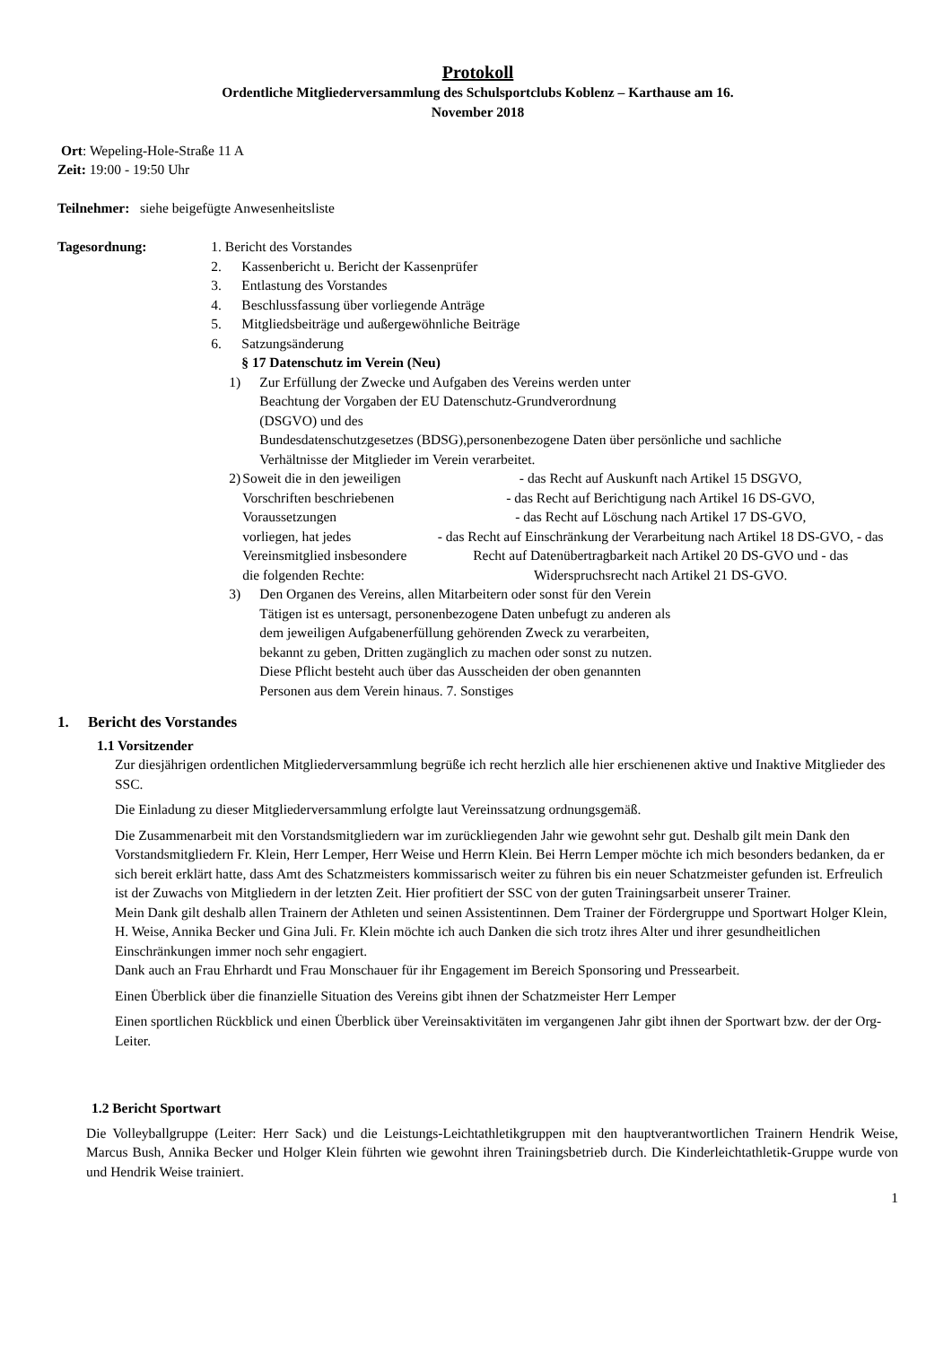Protokoll
Ordentliche Mitgliederversammlung des Schulsportclubs Koblenz – Karthause am 16.
November 2018
Ort: Wepeling-Hole-Straße 11 A
Zeit: 19:00 - 19:50 Uhr
Teilnehmer: siehe beigefügte Anwesenheitsliste
Tagesordnung: 1. Bericht des Vorstandes
2. Kassenbericht u. Bericht der Kassenprüfer
3. Entlastung des Vorstandes
4. Beschlussfassung über vorliegende Anträge
5. Mitgliedsbeiträge und außergewöhnliche Beiträge
6. Satzungsänderung
§ 17 Datenschutz im Verein (Neu)
1) Zur Erfüllung der Zwecke und Aufgaben des Vereins werden unter
Beachtung der Vorgaben der EU Datenschutz-Grundverordnung
(DSGVO) und des
Bundesdatenschutzgesetzes (BDSG),personenbezogene Daten über persönliche und sachliche
Verhältnisse der Mitglieder im Verein verarbeitet.
2) Soweit die in den jeweiligen Vorschriften beschriebenen Voraussetzungen
vorliegen, hat jedes Vereinsmitglied insbesondere die folgenden Rechte:
- das Recht auf Auskunft nach Artikel 15 DSGVO,
- das Recht auf Berichtigung nach Artikel 16 DS-GVO,
- das Recht auf Löschung nach Artikel 17 DS-GVO,
- das Recht auf Einschränkung der Verarbeitung nach Artikel 18 DS-GVO, - das Recht auf Datenübertragbarkeit nach Artikel 20 DS-GVO und - das Widerspruchsrecht nach Artikel 21 DS-GVO.
3) Den Organen des Vereins, allen Mitarbeitern oder sonst für den Verein
Tätigen ist es untersagt, personenbezogene Daten unbefugt zu anderen als
dem jeweiligen Aufgabenerfüllung gehörenden Zweck zu verarbeiten,
bekannt zu geben, Dritten zugänglich zu machen oder sonst zu nutzen.
Diese Pflicht besteht auch über das Ausscheiden der oben genannten
Personen aus dem Verein hinaus. 7. Sonstiges
1. Bericht des Vorstandes
1.1 Vorsitzender
Zur diesjährigen ordentlichen Mitgliederversammlung begrüße ich recht herzlich alle hier erschienenen aktive und Inaktive Mitglieder des SSC.
Die Einladung zu dieser Mitgliederversammlung erfolgte laut Vereinssatzung ordnungsgemäß.
Die Zusammenarbeit mit den Vorstandsmitgliedern war im zurückliegenden Jahr wie gewohnt sehr gut. Deshalb gilt mein Dank den Vorstandsmitgliedern Fr. Klein, Herr Lemper, Herr Weise und Herrn Klein. Bei Herrn Lemper möchte ich mich besonders bedanken, da er sich bereit erklärt hatte, dass Amt des Schatzmeisters kommissarisch weiter zu führen bis ein neuer Schatzmeister gefunden ist. Erfreulich ist der Zuwachs von Mitgliedern in der letzten Zeit. Hier profitiert der SSC von der guten Trainingsarbeit unserer Trainer.
Mein Dank gilt deshalb allen Trainern der Athleten und seinen Assistentinnen. Dem Trainer der Fördergruppe und Sportwart Holger Klein, H. Weise, Annika Becker und Gina Juli. Fr. Klein möchte ich auch Danken die sich trotz ihres Alter und ihrer gesundheitlichen Einschränkungen immer noch sehr engagiert.
Dank auch an Frau Ehrhardt und Frau Monschauer für ihr Engagement im Bereich Sponsoring und Pressearbeit.
Einen Überblick über die finanzielle Situation des Vereins gibt ihnen der Schatzmeister Herr Lemper
Einen sportlichen Rückblick und einen Überblick über Vereinsaktivitäten im vergangenen Jahr gibt ihnen der Sportwart bzw. der der Org-Leiter.
1.2 Bericht Sportwart
Die Volleyballgruppe (Leiter: Herr Sack) und die Leistungs-Leichtathletikgruppen mit den hauptverantwortlichen Trainern Hendrik Weise, Marcus Bush, Annika Becker und Holger Klein führten wie gewohnt ihren Trainingsbetrieb durch. Die Kinderleichtathletik-Gruppe wurde von und Hendrik Weise trainiert.
1